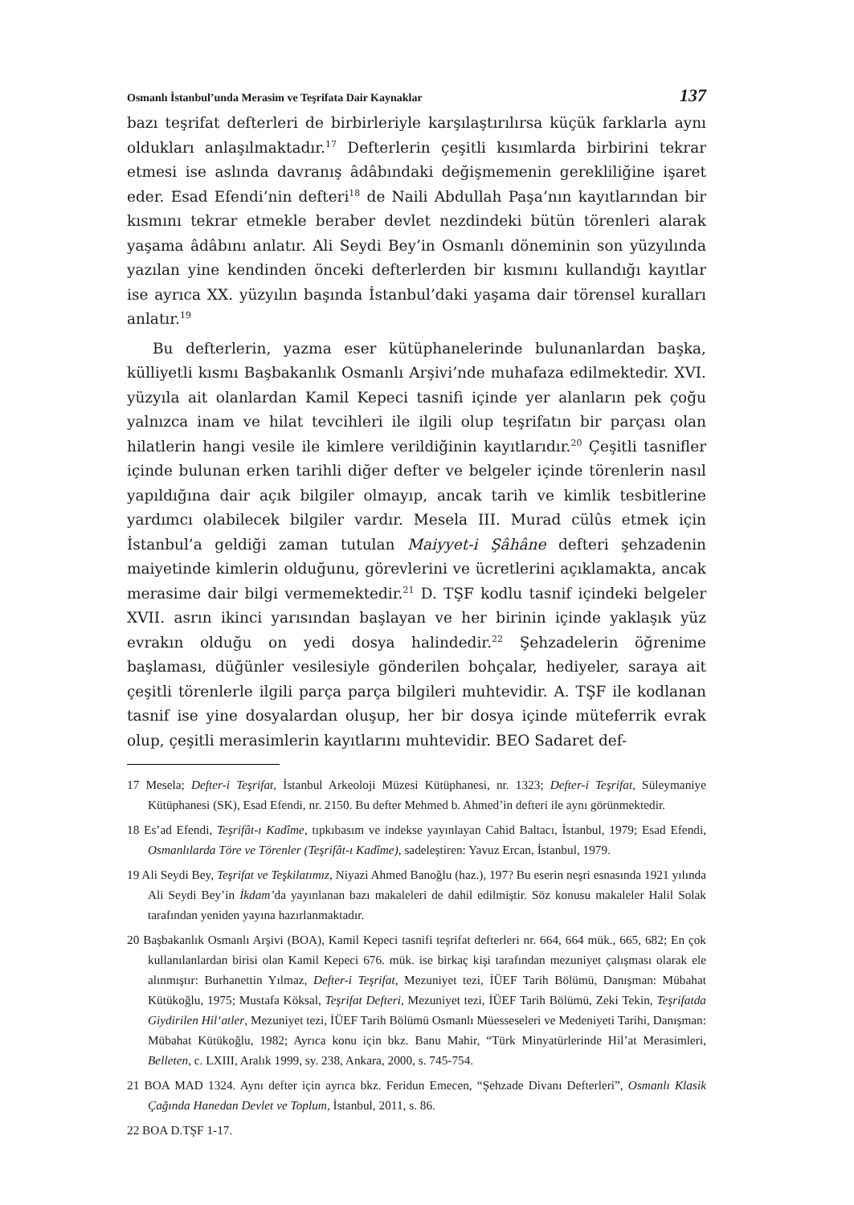Osmanlı İstanbul’unda Merasim ve Teşrifata Dair Kaynaklar 137
bazı teşrifat defterleri de birbirleriyle karşılaştırılırsa küçük farklarla aynı oldukları anlaşılmaktadır.<sup>17</sup> Defterlerin çeşitli kısımlarda birbirini tekrar etmesi ise aslında davranış âdâbındaki değişmemenin gerekliliğine işaret eder. Esad Efendi’nin defteri<sup>18</sup> de Naili Abdullah Paşa’nın kayıtlarından bir kısmını tekrar etmekle beraber devlet nezdindeki bütün törenleri alarak yaşama âdâbını anlatır. Ali Seydi Bey’in Osmanlı döneminin son yüzyılında yazılan yine kendinden önceki defterlerden bir kısmını kullandığı kayıtlar ise ayrıca XX. yüzyılın başında İstanbul’daki yaşama dair törensel kuralları anlatır.<sup>19</sup>
Bu defterlerin, yazma eser kütüphanelerinde bulunanlardan başka, külliyetli kısmı Başbakanlık Osmanlı Arşivi’nde muhafaza edilmektedir. XVI. yüzyıla ait olanlardan Kamil Kepeci tasnifi içinde yer alanların pek çoğu yalnızca inam ve hilat tevcihleri ile ilgili olup teşrifatın bir parçası olan hilatlerin hangi vesile ile kimlere verildiğinin kayıtlarıdır.<sup>20</sup> Çeşitli tasnifler içinde bulunan erken tarihli diğer defter ve belgeler içinde törenlerin nasıl yapıldığına dair açık bilgiler olmayıp, ancak tarih ve kimlik tesbitlerine yardımcı olabilecek bilgiler vardır. Mesela III. Murad cülûs etmek için İstanbul’a geldiği zaman tutulan Maiyyet-i Şâhâne defteri şehzadenin maiyetinde kimlerin olduğunu, görevlerini ve ücretlerini açıklamakta, ancak merasime dair bilgi vermemektedir.<sup>21</sup> D. TŞF kodlu tasnif içindeki belgeler XVII. asrın ikinci yarısından başlayan ve her birinin içinde yaklaşık yüz evrakın olduğu on yedi dosya halindedir.<sup>22</sup> Şehzadelerin öğrenime başlaması, düğünler vesilesiyle gönderilen bohçalar, hediyeler, saraya ait çeşitli törenlerle ilgili parça parça bilgileri muhtevidir. A. TŞF ile kodlanan tasnif ise yine dosyalardan oluşup, her bir dosya içinde müteferrik evrak olup, çeşitli merasimlerin kayıtlarını muhtevidir. BEO Sadaret def-
17 Mesela; Defter-i Teşrifat, İstanbul Arkeoloji Müzesi Kütüphanesi, nr. 1323; Defter-i Teşrifat, Süleymaniye Kütüphanesi (SK), Esad Efendi, nr. 2150. Bu defter Mehmed b. Ahmed’in defteri ile aynı görünmektedir.
18 Es’ad Efendi, Teşrifât-ı Kadîme, tıpkıbasım ve indekse yayınlayan Cahid Baltacı, İstanbul, 1979; Esad Efendi, Osmanlılarda Töre ve Törenler (Teşrifât-ı Kadîme), sadeleştiren: Yavuz Ercan, İstanbul, 1979.
19 Ali Seydi Bey, Teşrifat ve Teşkilatımız, Niyazi Ahmed Banoğlu (haz.), 197? Bu eserin neşri esnasında 1921 yılında Ali Seydi Bey’in İkdam’da yayınlanan bazı makaleleri de dahil edilmiştir. Söz konusu makaleler Halil Solak tarafından yeniden yayına hazırlanmaktadır.
20 Başbakanlık Osmanlı Arşivi (BOA), Kamil Kepeci tasnifi teşrifat defterleri nr. 664, 664 mük., 665, 682; En çok kullanılanlardan birisi olan Kamil Kepeci 676. mük. ise birkaç kişi tarafından mezuniyet çalışması olarak ele alınmıştır: Burhanettin Yılmaz, Defter-i Teşrifat, Mezuniyet tezi, İÜEF Tarih Bölümü, Danışman: Mübahat Kütükoğlu, 1975; Mustafa Köksal, Teşrifat Defteri, Mezuniyet tezi, İÜEF Tarih Bölümü, Zeki Tekin, Teşrifatda Giydirilen Hil‘atler, Mezuniyet tezi, İÜEF Tarih Bölümü Osmanlı Müesseseleri ve Medeniyeti Tarihi, Danışman: Mübahat Kütükoğlu, 1982; Ayrıca konu için bkz. Banu Mahir, “Türk Minyatürlerinde Hil’at Merasimleri, Belleten, c. LXIII, Aralık 1999, sy. 238, Ankara, 2000, s. 745-754.
21 BOA MAD 1324. Aynı defter için ayrıca bkz. Feridun Emecen, “Şehzade Divanı Defterleri”, Osmanlı Klasik Çağında Hanedan Devlet ve Toplum, İstanbul, 2011, s. 86.
22 BOA D.TŞF 1-17.